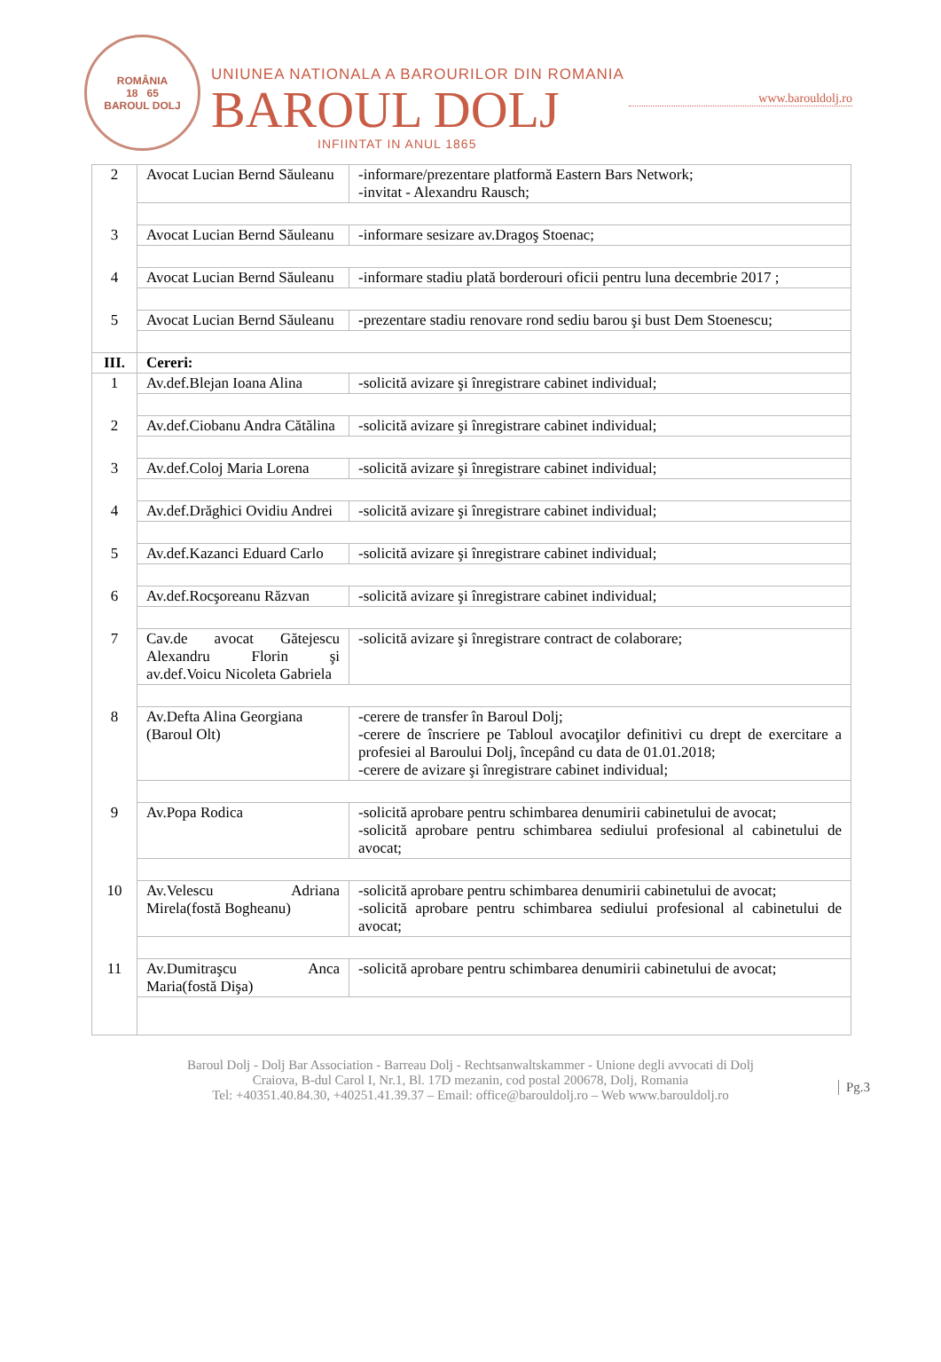ROMÂNIA
18 65
BAROUL DOLJ
UNIUNEA NATIONALA A BAROURILOR DIN ROMANIA
BAROUL DOLJ
INFIINTAT IN ANUL 1865
www.barouldolj.ro
| 2 | Avocat Lucian Bernd Săuleanu | -informare/prezentare platformă Eastern Bars Network; -invitat - Alexandru Rausch; |
| 3 | Avocat Lucian Bernd Săuleanu | -informare sesizare av.Dragoş Stoenac; |
| 4 | Avocat Lucian Bernd Săuleanu | -informare stadiu plată borderouri oficii pentru luna decembrie 2017 ; |
| 5 | Avocat Lucian Bernd Săuleanu | - prezentare stadiu renovare rond sediu barou şi bust Dem Stoenescu; |
| III. | Cereri: | |
| 1 | Av.def.Blejan Ioana Alina | -solicită avizare şi înregistrare cabinet individual; |
| 2 | Av.def.Ciobanu Andra Cătălina | -solicită avizare şi înregistrare cabinet individual; |
| 3 | Av.def.Coloj Maria Lorena | -solicită avizare şi înregistrare cabinet individual; |
| 4 | Av.def.Drăghici Ovidiu Andrei | -solicită avizare şi înregistrare cabinet individual; |
| 5 | Av.def.Kazanci Eduard Carlo | -solicită avizare şi înregistrare cabinet individual; |
| 6 | Av.def.Rocşoreanu Răzvan | -solicită avizare şi înregistrare cabinet individual; |
| 7 | Cav.de avocat Gătejescu Alexandru Florin şi av.def.Voicu Nicoleta Gabriela | -solicită avizare şi înregistrare contract de colaborare; |
| 8 | Av.Defta Alina Georgiana (Baroul Olt) | -cerere de transfer în Baroul Dolj; -cerere de înscriere pe Tabloul avocaţilor definitivi cu drept de exercitare a profesiei al Baroului Dolj, începând cu data de 01.01.2018; -cerere de avizare şi înregistrare cabinet individual; |
| 9 | Av.Popa Rodica | -solicită aprobare pentru schimbarea denumirii cabinetului de avocat; -solicită aprobare pentru schimbarea sediului profesional al cabinetului de avocat; |
| 10 | Av.Velescu Adriana Mirela(fostă Bogheanu) | -solicită aprobare pentru schimbarea denumirii cabinetului de avocat; -solicită aprobare pentru schimbarea sediului profesional al cabinetului de avocat; |
| 11 | Av.Dumitraşcu Anca Maria(fostă Dişa) | -solicită aprobare pentru schimbarea denumirii cabinetului de avocat; |
Baroul Dolj - Dolj Bar Association - Barreau Dolj - Rechtsanwaltskammer - Unione degli avvocati di Dolj
Craiova, B-dul Carol I, Nr.1, Bl. 17D mezanin, cod postal 200678, Dolj, Romania
Tel: +40351.40.84.30, +40251.41.39.37 – Email: office@barouldolj.ro – Web www.barouldolj.ro
Pg.3